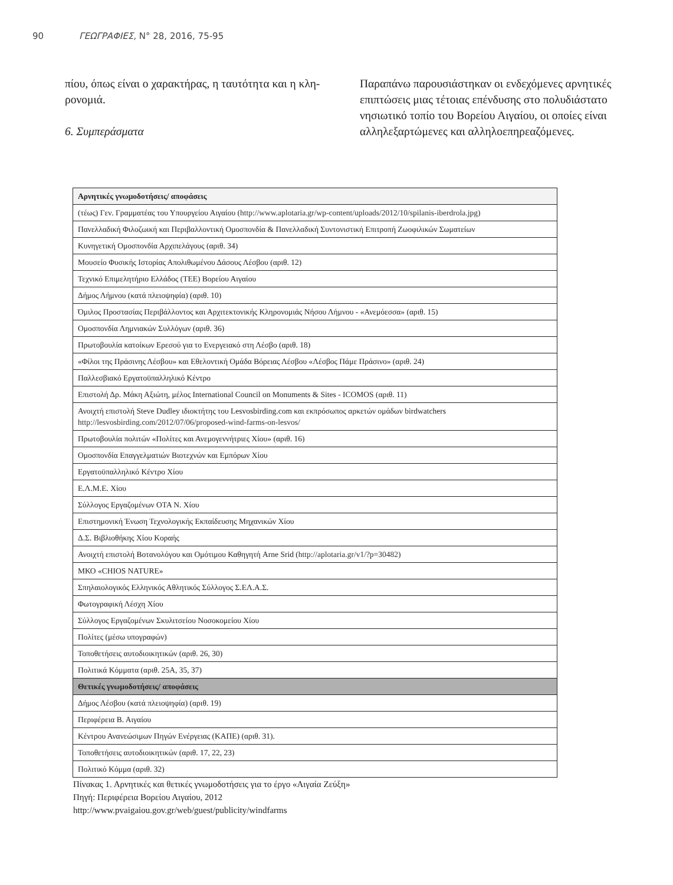90 ΓΕΩΓΡΑΦΙΕΣ, Ν° 28, 2016, 75-95
πίου, όπως είναι ο χαρακτήρας, η ταυτότητα και η κλη-ρονομιά.
6. Συμπεράσματα
Παραπάνω παρουσιάστηκαν οι ενδεχόμενες αρνητικές επιπτώσεις μιας τέτοιας επένδυσης στο πολυδιάστατο νησιωτικό τοπίο του Βορείου Αιγαίου, οι οποίες είναι αλληλεξαρτώμενες και αλληλοεπηρεαζόμενες.
| Αρνητικές γνωμοδοτήσεις/ αποφάσεις |
| --- |
| (τέως) Γεν. Γραμματέας του Υπουργείου Αιγαίου ( http://www.aplotaria.gr/wp-content/uploads/2012/10/spilanis-iberdrola.jpg ) |
| Πανελλαδική Φιλοζωική και Περιβαλλοντική Ομοσπονδία & Πανελλαδική Συντονιστική Επιτροπή Ζωοφιλικών Σωματείων |
| Κυνηγετική Ομοσπονδία Αρχιπελάγους (αριθ. 34) |
| Μουσείο Φυσικής Ιστορίας Απολιθωμένου Δάσους Λέσβου (αριθ. 12) |
| Τεχνικό Επιμελητήριο Ελλάδος (ΤΕΕ) Βορείου Αιγαίου |
| Δήμος Λήμνου (κατά πλειοψηφία) (αριθ. 10) |
| Όμιλος Προστασίας Περιβάλλοντος και Αρχιτεκτονικής Κληρονομιάς Νήσου Λήμνου - «Ανεμόεσσα» (αριθ. 15) |
| Ομοσπονδία Λημνιακών Συλλόγων (αριθ. 36) |
| Πρωτοβουλία κατοίκων Ερεσού για το Ενεργειακό στη Λέσβο (αριθ. 18) |
| «Φίλοι της Πράσινης Λέσβου» και Εθελοντική Ομάδα Βόρειας Λέσβου «Λέσβος Πάμε Πράσινο» (αριθ. 24) |
| Παλλεσβιακό Εργατοϋπαλληλικό Κέντρο |
| Επιστολή Δρ. Μάκη Αξιώτη, μέλος International Council on Monuments & Sites - ICOMOS (αριθ. 11) |
| Ανοιχτή επιστολή Steve Dudley ιδιοκτήτης του Lesvosbirding.com και εκπρόσωπος αρκετών ομάδων birdwatchers http://lesvosbirding.com/2012/07/06/proposed-wind-farms-on-lesvos/ |
| Πρωτοβουλία πολιτών «Πολίτες και Ανεμογεννήτριες Χίου» (αριθ. 16) |
| Ομοσπονδία Επαγγελματιών Βιοτεχνών και Εμπόρων Χίου |
| Εργατοϋπαλληλικό Κέντρο Χίου |
| Ε.Λ.Μ.Ε. Χίου |
| Σύλλογος Εργαζομένων ΟΤΑ Ν. Χίου |
| Επιστημονική Ένωση Τεχνολογικής Εκπαίδευσης Μηχανικών Χίου |
| Δ.Σ. Βιβλιοθήκης Χίου Κοραής |
| Ανοιχτή επιστολή Βοτανολόγου και Ομότιμου Καθηγητή Arne Srid ( http://aplotaria.gr/v1/?p=30482 ) |
| ΜΚΟ «CHIOS NATURE» |
| Σπηλαιολογικός Ελληνικός Αθλητικός Σύλλογος Σ.ΕΛ.Α.Σ. |
| Φωτογραφική Λέσχη Χίου |
| Σύλλογος Εργαζομένων Σκυλιτσείου Νοσοκομείου Χίου |
| Πολίτες (μέσω υπογραφών) |
| Τοποθετήσεις αυτοδιοικητικών (αριθ. 26, 30) |
| Πολιτικά Κόμματα (αριθ. 25Α, 35, 37) |
| Θετικές γνωμοδοτήσεις/ αποφάσεις |
| Δήμος Λέσβου (κατά πλειοψηφία) (αριθ. 19) |
| Περιφέρεια Β. Αιγαίου |
| Κέντρου Ανανεώσιμων Πηγών Ενέργειας (ΚΑΠΕ) (αριθ. 31). |
| Τοποθετήσεις αυτοδιοικητικών (αριθ. 17, 22, 23) |
| Πολιτικό Κόμμα (αριθ. 32) |
Πίνακας 1. Αρνητικές και θετικές γνωμοδοτήσεις για το έργο «Αιγαία Ζεύξη»
Πηγή: Περιφέρεια Βορείου Αιγαίου, 2012
http://www.pvaigaiou.gov.gr/web/guest/publicity/windfarms